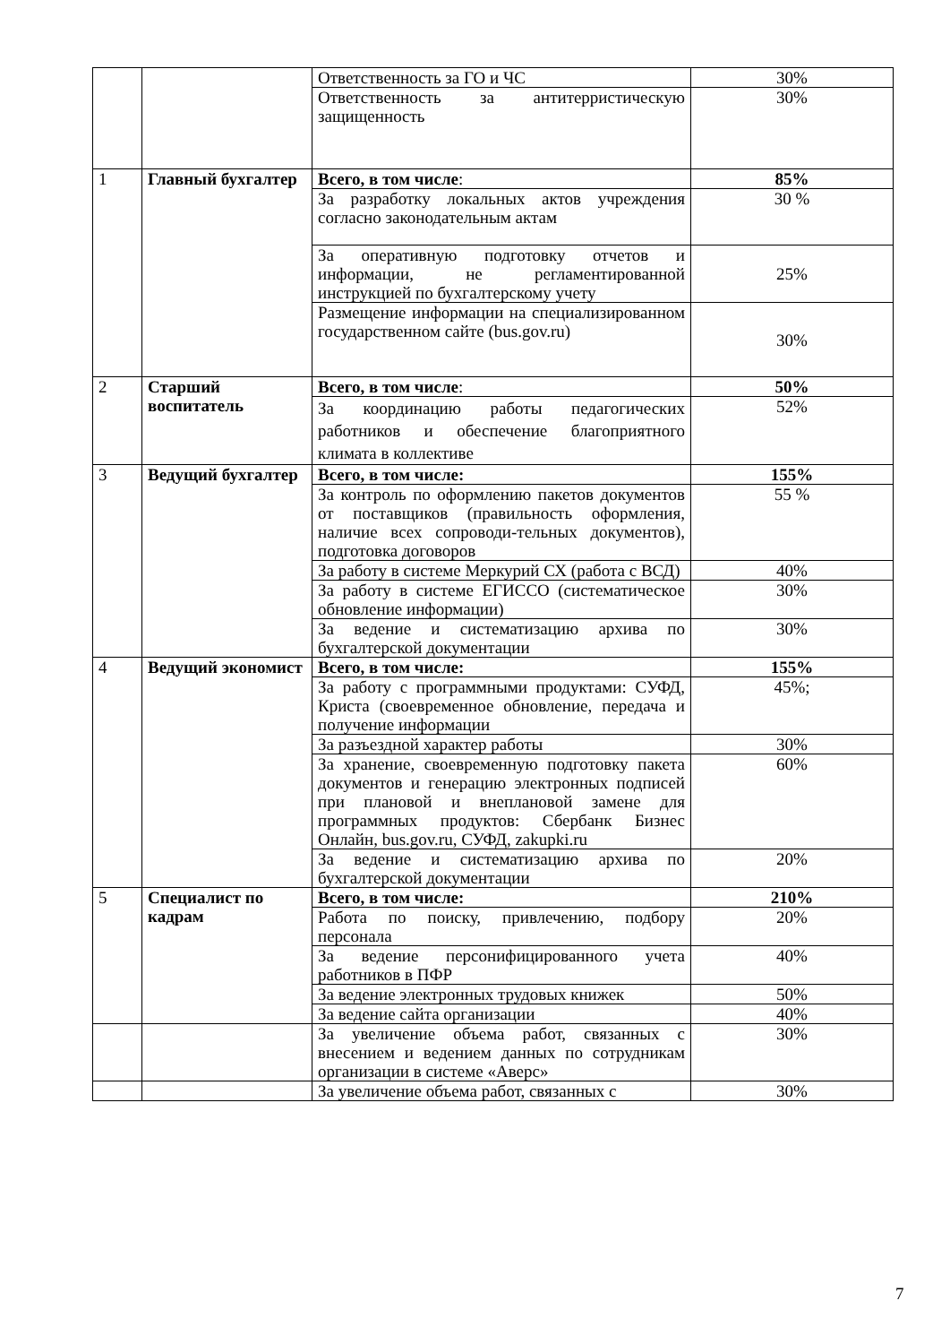| | | Ответственность за ГО и ЧС | 30% |
| | | Ответственность за антитерристическую защищенность | 30% |
| 1 | Главный бухгалтер | Всего, в том числе : | 85% |
| | | За разработку локальных актов учреждения согласно законодательным актам | 30 % |
| | | За оперативную подготовку отчетов и информации, не регламентированной инструкцией по бухгалтерскому учету | 25% |
| | | Размещение информации на специализированном государственном сайте (bus.gov.ru) | 30% |
| 2 | Старший воспитатель | Всего, в том числе : | 50% |
| | | За координацию работы педагогических работников и обеспечение благоприятного климата в коллективе | 52% |
| 3 | Ведущий бухгалтер | Всего, в том числе: | 155% |
| | | За контроль по оформлению пакетов документов от поставщиков (правильность оформления, наличие всех сопроводи-тельных документов), подготовка договоров | 55 % |
| | | За работу в системе Меркурий СХ (работа с ВСД) | 40% |
| | | За работу в системе ЕГИССО (систематическое обновление информации) | 30% |
| | | За ведение и систематизацию архива по бухгалтерской документации | 30% |
| 4 | Ведущий экономист | Всего, в том числе: | 155% |
| | | За работу с программными продуктами: СУФД, Криста (своевременное обновление, передача и получение информации | 45%; |
| | | За разъездной характер работы | 30% |
| | | За хранение, своевременную подготовку пакета документов и генерацию электронных подписей при плановой и внеплановой замене для программных продуктов: Сбербанк Бизнес Онлайн, bus.gov.ru, СУФД, zakupki.ru | 60% |
| | | За ведение и систематизацию архива по бухгалтерской документации | 20% |
| 5 | Специалист по кадрам | Всего, в том числе: | 210% |
| | | Работа по поиску, привлечению, подбору персонала | 20% |
| | | За ведение персонифицированного учета работников в ПФР | 40% |
| | | За ведение электронных трудовых книжек | 50% |
| | | За ведение сайта организации | 40% |
| | | За увеличение объема работ, связанных с внесением и ведением данных по сотрудникам организации в системе «Аверс» | 30% |
| | | За увеличение объема работ, связанных с | 30% |
7